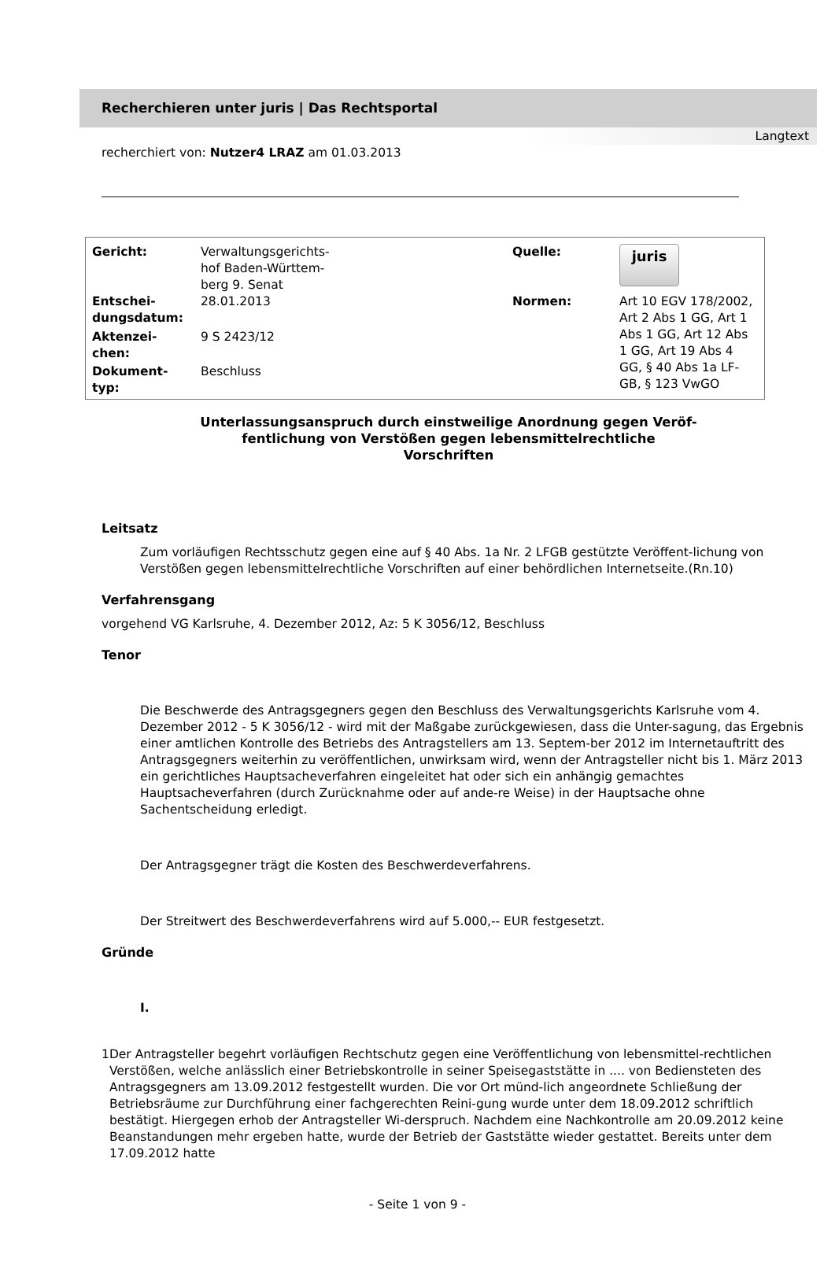Recherchieren unter juris | Das Rechtsportal
Langtext
recherchiert von: Nutzer4 LRAZ am 01.03.2013
| Gericht: | Verwaltungsgerichts- hof Baden-Württem- berg 9. Senat | Quelle: | juris |
| Entschei- dungsdatum: | 28.01.2013 | Normen: | Art 10 EGV 178/2002, Art 2 Abs 1 GG, Art 1 Abs 1 GG, Art 12 Abs 1 GG, Art 19 Abs 4 GG, § 40 Abs 1a LF-GB, § 123 VwGO |
| Aktenzei- chen: | 9 S 2423/12 | | |
| Dokument- typ: | Beschluss | | |
Unterlassungsanspruch durch einstweilige Anordnung gegen Veröf-fentlichung von Verstößen gegen lebensmittelrechtliche Vorschriften
Leitsatz
Zum vorläufigen Rechtsschutz gegen eine auf § 40 Abs. 1a Nr. 2 LFGB gestützte Veröffent-lichung von Verstößen gegen lebensmittelrechtliche Vorschriften auf einer behördlichen Internetseite.(Rn.10)
Verfahrensgang
vorgehend VG Karlsruhe, 4. Dezember 2012, Az: 5 K 3056/12, Beschluss
Tenor
Die Beschwerde des Antragsgegners gegen den Beschluss des Verwaltungsgerichts Karlsruhe vom 4. Dezember 2012 - 5 K 3056/12 - wird mit der Maßgabe zurückgewiesen, dass die Unter-sagung, das Ergebnis einer amtlichen Kontrolle des Betriebs des Antragstellers am 13. Septem-ber 2012 im Internetauftritt des Antragsgegners weiterhin zu veröffentlichen, unwirksam wird, wenn der Antragsteller nicht bis 1. März 2013 ein gerichtliches Hauptsacheverfahren eingeleitet hat oder sich ein anhängig gemachtes Hauptsacheverfahren (durch Zurücknahme oder auf ande-re Weise) in der Hauptsache ohne Sachentscheidung erledigt.
Der Antragsgegner trägt die Kosten des Beschwerdeverfahrens.
Der Streitwert des Beschwerdeverfahrens wird auf 5.000,-- EUR festgesetzt.
Gründe
I.
1 Der Antragsteller begehrt vorläufigen Rechtschutz gegen eine Veröffentlichung von lebensmittel-rechtlichen Verstößen, welche anlässlich einer Betriebskontrolle in seiner Speisegaststätte in .... von Bediensteten des Antragsgegners am 13.09.2012 festgestellt wurden. Die vor Ort münd-lich angeordnete Schließung der Betriebsräume zur Durchführung einer fachgerechten Reini-gung wurde unter dem 18.09.2012 schriftlich bestätigt. Hiergegen erhob der Antragsteller Wi-derspruch. Nachdem eine Nachkontrolle am 20.09.2012 keine Beanstandungen mehr ergeben hatte, wurde der Betrieb der Gaststätte wieder gestattet. Bereits unter dem 17.09.2012 hatte
- Seite 1 von 9 -